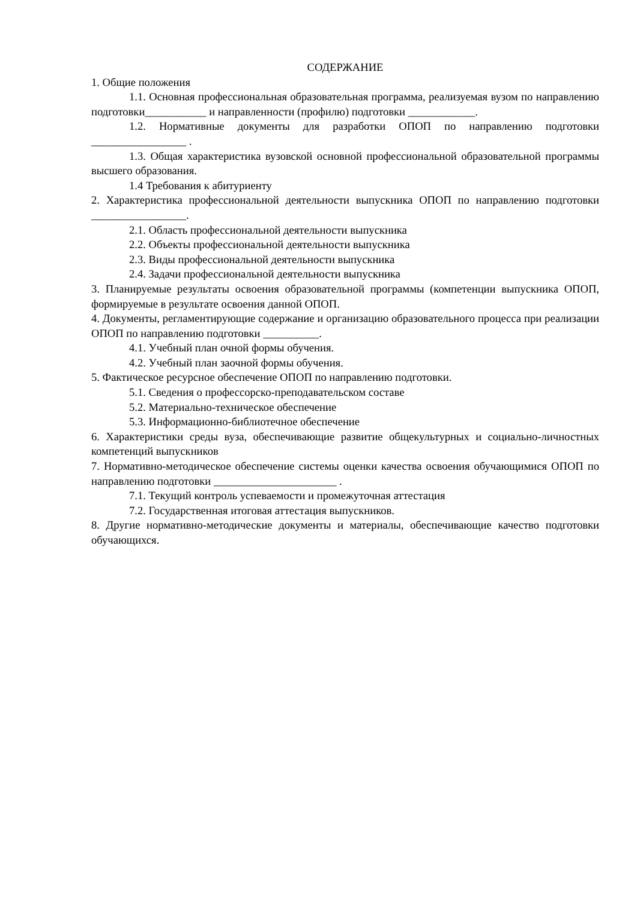СОДЕРЖАНИЕ
1. Общие положения
1.1. Основная профессиональная образовательная программа, реализуемая вузом по направлению подготовки___________ и направленности (профилю) подготовки ____________.
1.2. Нормативные документы для разработки ОПОП по направлению подготовки _________________ .
1.3. Общая характеристика вузовской основной профессиональной образовательной программы высшего образования.
1.4 Требования к абитуриенту
2. Характеристика профессиональной деятельности выпускника ОПОП по направлению подготовки _________________.
2.1. Область профессиональной деятельности выпускника
2.2. Объекты профессиональной деятельности выпускника
2.3. Виды профессиональной деятельности выпускника
2.4. Задачи профессиональной деятельности выпускника
3. Планируемые результаты освоения образовательной программы (компетенции выпускника ОПОП, формируемые в результате освоения данной ОПОП.
4. Документы, регламентирующие содержание и организацию образовательного процесса при реализации ОПОП по направлению подготовки __________.
4.1. Учебный план очной формы обучения.
4.2. Учебный план заочной формы обучения.
5. Фактическое ресурсное обеспечение ОПОП по направлению подготовки.
5.1. Сведения о профессорско-преподавательском составе
5.2. Материально-техническое обеспечение
5.3. Информационно-библиотечное обеспечение
6. Характеристики среды вуза, обеспечивающие развитие общекультурных и социально-личностных компетенций выпускников
7. Нормативно-методическое обеспечение системы оценки качества освоения обучающимися ОПОП по направлению подготовки ______________________ .
7.1. Текущий контроль успеваемости и промежуточная аттестация
7.2. Государственная итоговая аттестация выпускников.
8. Другие нормативно-методические документы и материалы, обеспечивающие качество подготовки обучающихся.